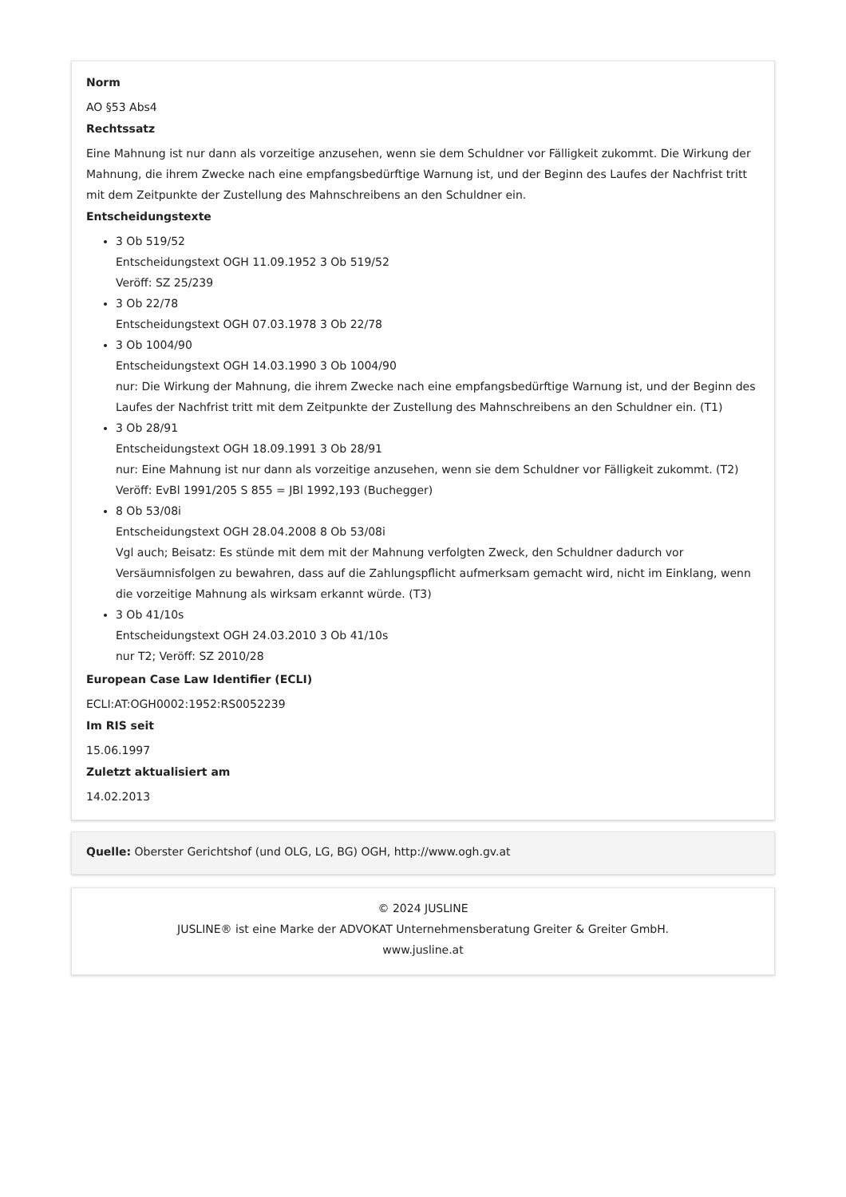Norm
AO §53 Abs4
Rechtssatz
Eine Mahnung ist nur dann als vorzeitige anzusehen, wenn sie dem Schuldner vor Fälligkeit zukommt. Die Wirkung der Mahnung, die ihrem Zwecke nach eine empfangsbedürftige Warnung ist, und der Beginn des Laufes der Nachfrist tritt mit dem Zeitpunkte der Zustellung des Mahnschreibens an den Schuldner ein.
Entscheidungstexte
3 Ob 519/52
Entscheidungstext OGH 11.09.1952 3 Ob 519/52
Veröff: SZ 25/239
3 Ob 22/78
Entscheidungstext OGH 07.03.1978 3 Ob 22/78
3 Ob 1004/90
Entscheidungstext OGH 14.03.1990 3 Ob 1004/90
nur: Die Wirkung der Mahnung, die ihrem Zwecke nach eine empfangsbedürftige Warnung ist, und der Beginn des Laufes der Nachfrist tritt mit dem Zeitpunkte der Zustellung des Mahnschreibens an den Schuldner ein. (T1)
3 Ob 28/91
Entscheidungstext OGH 18.09.1991 3 Ob 28/91
nur: Eine Mahnung ist nur dann als vorzeitige anzusehen, wenn sie dem Schuldner vor Fälligkeit zukommt. (T2)
Veröff: EvBl 1991/205 S 855 = JBl 1992,193 (Buchegger)
8 Ob 53/08i
Entscheidungstext OGH 28.04.2008 8 Ob 53/08i
Vgl auch; Beisatz: Es stünde mit dem mit der Mahnung verfolgten Zweck, den Schuldner dadurch vor Versäumnisfolgen zu bewahren, dass auf die Zahlungspflicht aufmerksam gemacht wird, nicht im Einklang, wenn die vorzeitige Mahnung als wirksam erkannt würde. (T3)
3 Ob 41/10s
Entscheidungstext OGH 24.03.2010 3 Ob 41/10s
nur T2; Veröff: SZ 2010/28
European Case Law Identifier (ECLI)
ECLI:AT:OGH0002:1952:RS0052239
Im RIS seit
15.06.1997
Zuletzt aktualisiert am
14.02.2013
Quelle: Oberster Gerichtshof (und OLG, LG, BG) OGH, http://www.ogh.gv.at
© 2024 JUSLINE
JUSLINE® ist eine Marke der ADVOKAT Unternehmensberatung Greiter & Greiter GmbH.
www.jusline.at